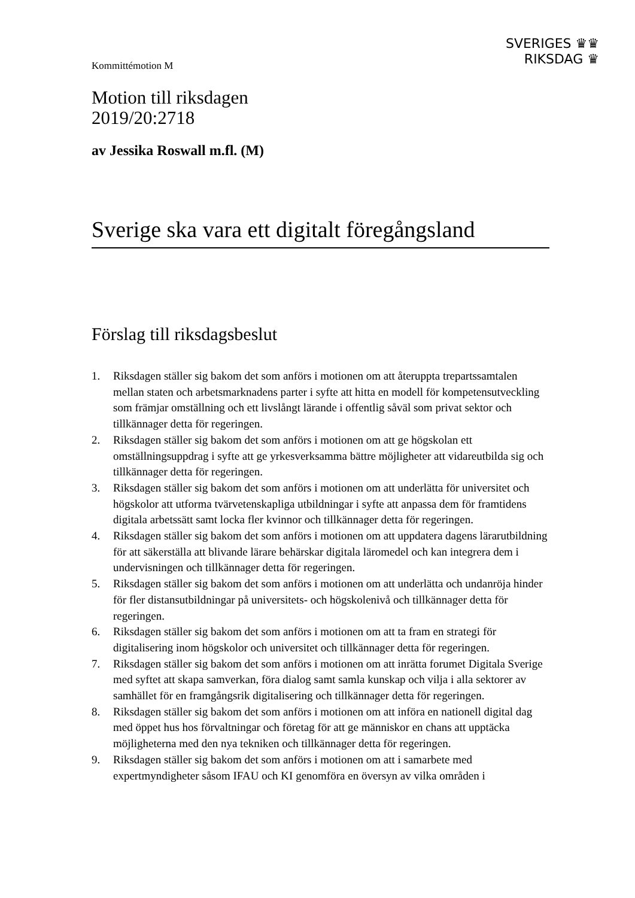Kommittémotion M
SVERIGES ♛♛
RIKSDAG ♛
Motion till riksdagen
2019/20:2718
av Jessika Roswall m.fl. (M)
Sverige ska vara ett digitalt föregångsland
Förslag till riksdagsbeslut
1. Riksdagen ställer sig bakom det som anförs i motionen om att återuppta trepartssamtalen mellan staten och arbetsmarknadens parter i syfte att hitta en modell för kompetensutveckling som främjar omställning och ett livslångt lärande i offentlig såväl som privat sektor och tillkännager detta för regeringen.
2. Riksdagen ställer sig bakom det som anförs i motionen om att ge högskolan ett omställningsuppdrag i syfte att ge yrkesverksamma bättre möjligheter att vidareutbilda sig och tillkännager detta för regeringen.
3. Riksdagen ställer sig bakom det som anförs i motionen om att underlätta för universitet och högskolor att utforma tvärvetenskapliga utbildningar i syfte att anpassa dem för framtidens digitala arbetssätt samt locka fler kvinnor och tillkännager detta för regeringen.
4. Riksdagen ställer sig bakom det som anförs i motionen om att uppdatera dagens lärarutbildning för att säkerställa att blivande lärare behärskar digitala läromedel och kan integrera dem i undervisningen och tillkännager detta för regeringen.
5. Riksdagen ställer sig bakom det som anförs i motionen om att underlätta och undanröja hinder för fler distansutbildningar på universitets- och högskolenivå och tillkännager detta för regeringen.
6. Riksdagen ställer sig bakom det som anförs i motionen om att ta fram en strategi för digitalisering inom högskolor och universitet och tillkännager detta för regeringen.
7. Riksdagen ställer sig bakom det som anförs i motionen om att inrätta forumet Digitala Sverige med syftet att skapa samverkan, föra dialog samt samla kunskap och vilja i alla sektorer av samhället för en framgångsrik digitalisering och tillkännager detta för regeringen.
8. Riksdagen ställer sig bakom det som anförs i motionen om att införa en nationell digital dag med öppet hus hos förvaltningar och företag för att ge människor en chans att upptäcka möjligheterna med den nya tekniken och tillkännager detta för regeringen.
9. Riksdagen ställer sig bakom det som anförs i motionen om att i samarbete med expertmyndigheter såsom IFAU och KI genomföra en översyn av vilka områden i